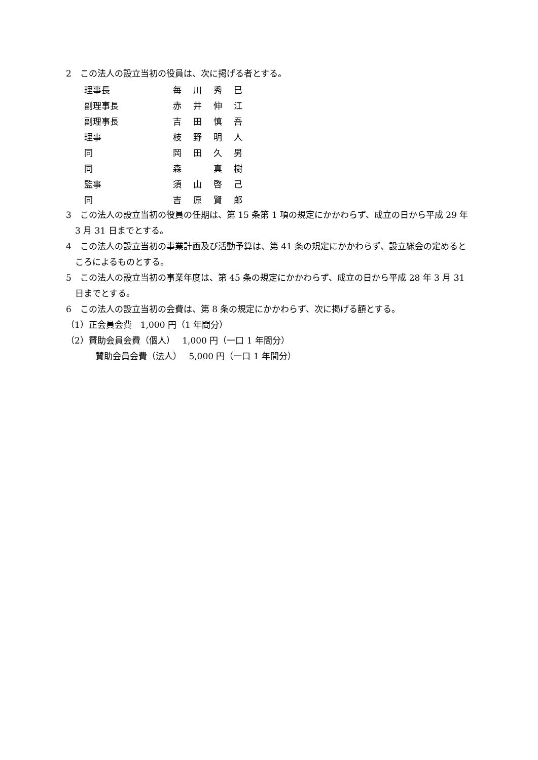2　この法人の設立当初の役員は、次に掲げる者とする。
| 理事長 | 毎 | 川 | 秀 | 巳 |
| 副理事長 | 赤 | 井 | 伸 | 江 |
| 副理事長 | 吉 | 田 | 慎 | 吾 |
| 理事 | 枝 | 野 | 明 | 人 |
| 同 | 岡 | 田 | 久 | 男 |
| 同 | 森 | | 真 | 樹 |
| 監事 | 須 | 山 | 啓 | 己 |
| 同 | 吉 | 原 | 賢 | 郎 |
3　この法人の設立当初の役員の任期は、第 15 条第 1 項の規定にかかわらず、成立の日から平成 29 年 3 月 31 日までとする。
4　この法人の設立当初の事業計画及び活動予算は、第 41 条の規定にかかわらず、設立総会の定めるところによるものとする。
5　この法人の設立当初の事業年度は、第 45 条の規定にかかわらず、成立の日から平成 28 年 3 月 31 日までとする。
6　この法人の設立当初の会費は、第 8 条の規定にかかわらず、次に掲げる額とする。
（1）正会員会費　1,000 円（1 年間分）
（2）賛助会員会費（個人）　 1,000 円（一口 1 年間分）
賛助会員会費（法人）　 5,000 円（一口 1 年間分）